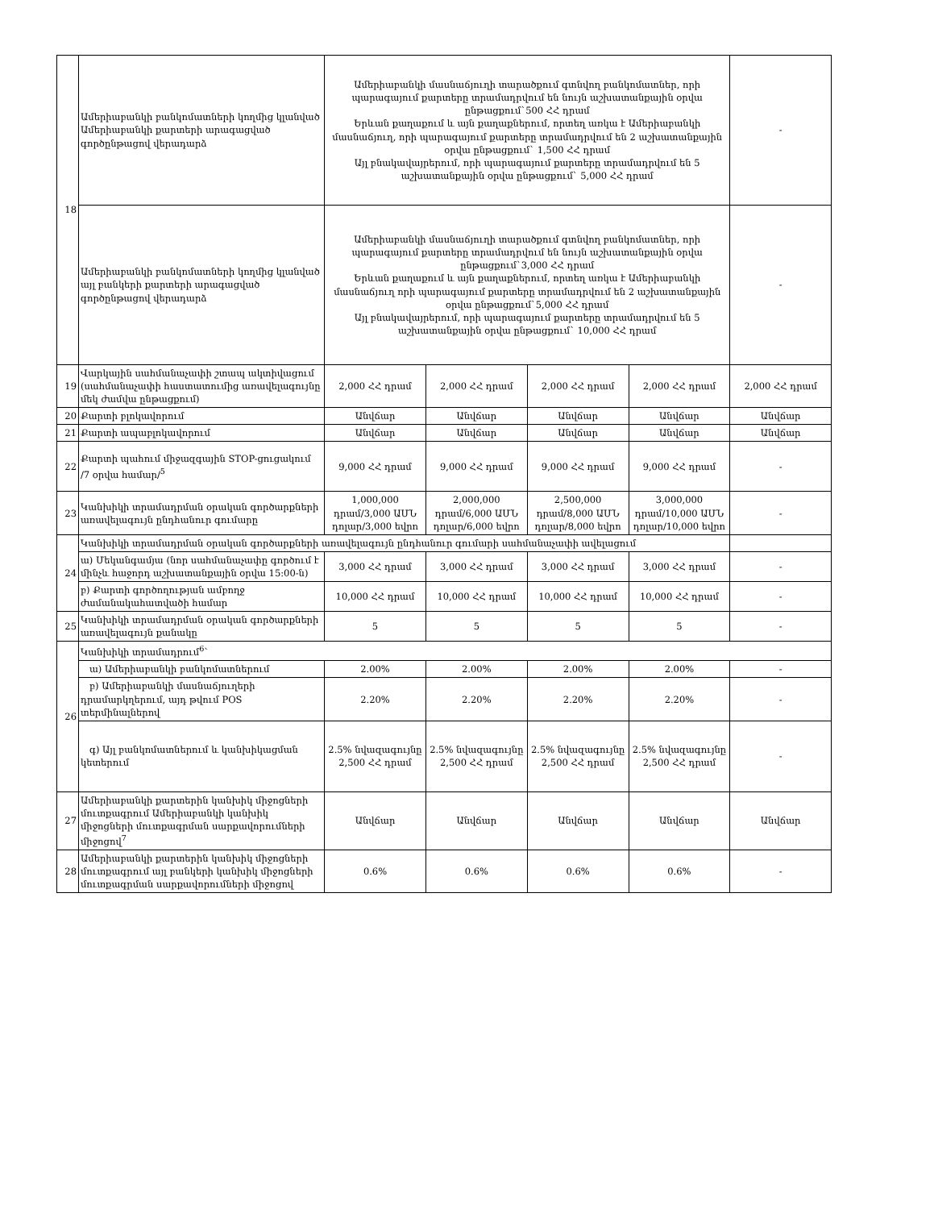| 18 | Ամերիաբանկի բանկոմատների կողմից կլանված Ամերիաբանկի քարտերի արագացված գործընթացով վերադարձ | Ամերիաբանկի մասնաճյուղի տարածքում գտնվող բանկոմատներ, որի պարագայում քարտերը տրամադրվում են նույն աշխատանքային օրվա ընթացքում`500 ՀՀ դրամ Երևան քաղաքում և այն քաղաքներում, որտեղ առկա է Ամերիաբանկի մասնաճյուղ, որի պարագայում քարտերը տրամադրվում են 2 աշխատանքային օրվա ընթացքում` 1,500 ՀՀ դրամ Այլ բնակավայրերում, որի պարագայում քարտերը տրամադրվում են 5 աշխատանքային օրվա ընթացքում` 5,000 ՀՀ դրամ | | | | - |
| | Ամերիաբանկի բանկոմատների կողմից կլանված այլ բանկերի քարտերի արագացված գործընթացով վերադարձ | Ամերիաբանկի մասնաճյուղի տարածքում գտնվող բանկոմատներ, որի պարագայում քարտերը տրամադրվում են նույն աշխատանքային օրվա ընթացքում`3,000 ՀՀ դրամ Երևան քաղաքում և այն քաղաքներում, որտեղ առկա է Ամերիաբանկի մասնաճյուղ որի պարագայում քարտերը տրամադրվում են 2 աշխատանքային օրվա ընթացքում`5,000 ՀՀ դրամ Այլ բնակավայրերում, որի պարագայում քարտերը տրամադրվում են 5 աշխատանքային օրվա ընթացքում` 10,000 ՀՀ դրամ | | | | - |
| 19 | Վարկային սահմանաչափի շտապ ակտիվացում (սահմանաչափի հաստատումից առավելագույնը մեկ ժամվա ընթացքում) | 2,000 ՀՀ դրամ | 2,000 ՀՀ դրամ | 2,000 ՀՀ դրամ | 2,000 ՀՀ դրամ | 2,000 ՀՀ դրամ |
| 20 | Քարտի բլոկավորում | Անվճար | Անվճար | Անվճար | Անվճար | Անվճար |
| 21 | Քարտի ապաբլոկավորում | Անվճար | Անվճար | Անվճար | Անվճար | Անվճար |
| 22 | Քարտի պահում միջազգային STOP-ցուցակում /7 օրվա համար/<sup>5</sup> | 9,000 ՀՀ դրամ | 9,000 ՀՀ դրամ | 9,000 ՀՀ դրամ | 9,000 ՀՀ դրամ | - |
| 23 | Կանխիկի տրամադրման օրական գործարքների առավելագույն ընդհանուր գումարը | 1,000,000 դրամ/3,000 ԱՄՆ դոլար/3,000 եվրո | 2,000,000 դրամ/6,000 ԱՄՆ դոլար/6,000 եվրո | 2,500,000 դրամ/8,000 ԱՄՆ դոլար/8,000 եվրո | 3,000,000 դրամ/10,000 ԱՄՆ դոլար/10,000 եվրո | - |
| 24 | Կանխիկի տրամադրման օրական գործարքների առավելագույն ընդհանուր գումարի սահմանաչափի ավելացում | | | | | |
| | ա) Մեկանգամյա (նոր սահմանաչափը գործում է մինչև հաջորդ աշխատանքային օրվա 15:00-ն) | 3,000 ՀՀ դրամ | 3,000 ՀՀ դրամ | 3,000 ՀՀ դրամ | 3,000 ՀՀ դրամ | - |
| | բ) Քարտի գործողության ամբողջ ժամանակահատվածի համար | 10,000 ՀՀ դրամ | 10,000 ՀՀ դրամ | 10,000 ՀՀ դրամ | 10,000 ՀՀ դրամ | - |
| 25 | Կանխիկի տրամադրման օրական գործարքների առավելագույն քանակը | 5 | 5 | 5 | 5 | - |
| 26 | Կանխիկի տրամադրում<sup>6</sup>՝ | | | | | |
| | ա) Ամերիաբանկի բանկոմատներում | 2.00% | 2.00% | 2.00% | 2.00% | - |
| | բ) Ամերիաբանկի մասնաճյուղերի դրամարկղերում, այդ թվում POS տերմինալներով | 2.20% | 2.20% | 2.20% | 2.20% | - |
| | գ) Այլ բանկոմատներում և կանխիկացման կետերում | 2.5% նվազագույնը 2,500 ՀՀ դրամ | 2.5% նվազագույնը 2,500 ՀՀ դրամ | 2.5% նվազագույնը 2,500 ՀՀ դրամ | 2.5% նվազագույնը 2,500 ՀՀ դրամ | - |
| 27 | Ամերիաբանկի քարտերին կանխիկ միջոցների մուտքագրում Ամերիաբանկի կանխիկ միջոցների մուտքագրման սարքավորումների միջոցով<sup>7</sup> | Անվճար | Անվճար | Անվճար | Անվճար | Անվճար |
| 28 | Ամերիաբանկի քարտերին կանխիկ միջոցների մուտքագրում այլ բանկերի կանխիկ միջոցների մուտքագրման սարքավորումների միջոցով | 0.6% | 0.6% | 0.6% | 0.6% | - |